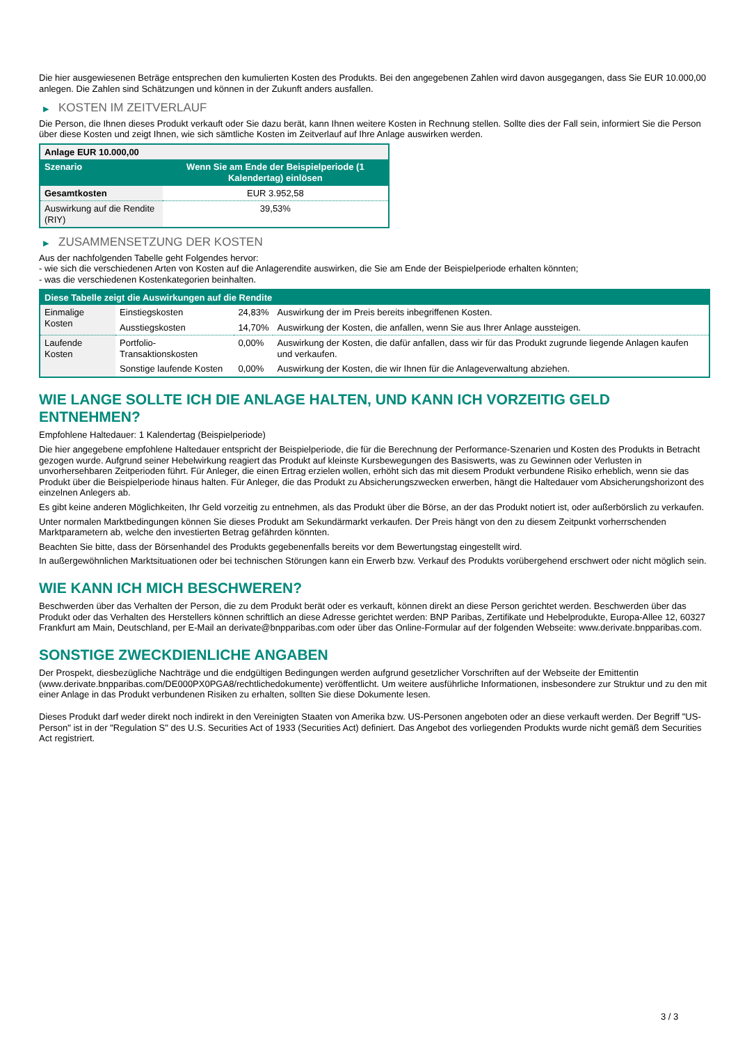Die hier ausgewiesenen Beträge entsprechen den kumulierten Kosten des Produkts. Bei den angegebenen Zahlen wird davon ausgegangen, dass Sie EUR 10.000,00 anlegen. Die Zahlen sind Schätzungen und können in der Zukunft anders ausfallen.
▶ KOSTEN IM ZEITVERLAUF
Die Person, die Ihnen dieses Produkt verkauft oder Sie dazu berät, kann Ihnen weitere Kosten in Rechnung stellen. Sollte dies der Fall sein, informiert Sie die Person über diese Kosten und zeigt Ihnen, wie sich sämtliche Kosten im Zeitverlauf auf Ihre Anlage auswirken werden.
| Anlage EUR 10.000,00 | |
| --- | --- |
| Szenario | Wenn Sie am Ende der Beispielperiode (1 Kalendertag) einlösen |
| Gesamtkosten | EUR 3.952,58 |
| Auswirkung auf die Rendite (RIY) | 39,53% |
▶ ZUSAMMENSETZUNG DER KOSTEN
Aus der nachfolgenden Tabelle geht Folgendes hervor:
- wie sich die verschiedenen Arten von Kosten auf die Anlagerendite auswirken, die Sie am Ende der Beispielperiode erhalten könnten;
- was die verschiedenen Kostenkategorien beinhalten.
| Diese Tabelle zeigt die Auswirkungen auf die Rendite | | | |
| --- | --- | --- | --- |
| Einmalige Kosten | Einstiegskosten | 24,83% | Auswirkung der im Preis bereits inbegriffenen Kosten. |
| | Ausstiegskosten | 14,70% | Auswirkung der Kosten, die anfallen, wenn Sie aus Ihrer Anlage aussteigen. |
| Laufende Kosten | Portfolio-Transaktionskosten | 0,00% | Auswirkung der Kosten, die dafür anfallen, dass wir für das Produkt zugrunde liegende Anlagen kaufen und verkaufen. |
| | Sonstige laufende Kosten | 0,00% | Auswirkung der Kosten, die wir Ihnen für die Anlageverwaltung abziehen. |
WIE LANGE SOLLTE ICH DIE ANLAGE HALTEN, UND KANN ICH VORZEITIG GELD ENTNEHMEN?
Empfohlene Haltedauer: 1 Kalendertag (Beispielperiode)
Die hier angegebene empfohlene Haltedauer entspricht der Beispielperiode, die für die Berechnung der Performance-Szenarien und Kosten des Produkts in Betracht gezogen wurde. Aufgrund seiner Hebelwirkung reagiert das Produkt auf kleinste Kursbewegungen des Basiswerts, was zu Gewinnen oder Verlusten in unvorhersehbaren Zeitperioden führt. Für Anleger, die einen Ertrag erzielen wollen, erhöht sich das mit diesem Produkt verbundene Risiko erheblich, wenn sie das Produkt über die Beispielperiode hinaus halten. Für Anleger, die das Produkt zu Absicherungszwecken erwerben, hängt die Haltedauer vom Absicherungshorizont des einzelnen Anlegers ab.
Es gibt keine anderen Möglichkeiten, Ihr Geld vorzeitig zu entnehmen, als das Produkt über die Börse, an der das Produkt notiert ist, oder außerbörslich zu verkaufen.
Unter normalen Marktbedingungen können Sie dieses Produkt am Sekundärmarkt verkaufen. Der Preis hängt von den zu diesem Zeitpunkt vorherrschenden Marktparametern ab, welche den investierten Betrag gefährden könnten.
Beachten Sie bitte, dass der Börsenhandel des Produkts gegebenenfalls bereits vor dem Bewertungstag eingestellt wird.
In außergewöhnlichen Marktsituationen oder bei technischen Störungen kann ein Erwerb bzw. Verkauf des Produkts vorübergehend erschwert oder nicht möglich sein.
WIE KANN ICH MICH BESCHWEREN?
Beschwerden über das Verhalten der Person, die zu dem Produkt berät oder es verkauft, können direkt an diese Person gerichtet werden. Beschwerden über das Produkt oder das Verhalten des Herstellers können schriftlich an diese Adresse gerichtet werden: BNP Paribas, Zertifikate und Hebelprodukte, Europa-Allee 12, 60327 Frankfurt am Main, Deutschland, per E-Mail an derivate@bnpparibas.com oder über das Online-Formular auf der folgenden Webseite: www.derivate.bnpparibas.com.
SONSTIGE ZWECKDIENLICHE ANGABEN
Der Prospekt, diesbezügliche Nachträge und die endgültigen Bedingungen werden aufgrund gesetzlicher Vorschriften auf der Webseite der Emittentin (www.derivate.bnpparibas.com/DE000PX0PGA8/rechtlichedokumente) veröffentlicht. Um weitere ausführliche Informationen, insbesondere zur Struktur und zu den mit einer Anlage in das Produkt verbundenen Risiken zu erhalten, sollten Sie diese Dokumente lesen.
Dieses Produkt darf weder direkt noch indirekt in den Vereinigten Staaten von Amerika bzw. US-Personen angeboten oder an diese verkauft werden. Der Begriff "US-Person" ist in der "Regulation S" des U.S. Securities Act of 1933 (Securities Act) definiert. Das Angebot des vorliegenden Produkts wurde nicht gemäß dem Securities Act registriert.
3 / 3